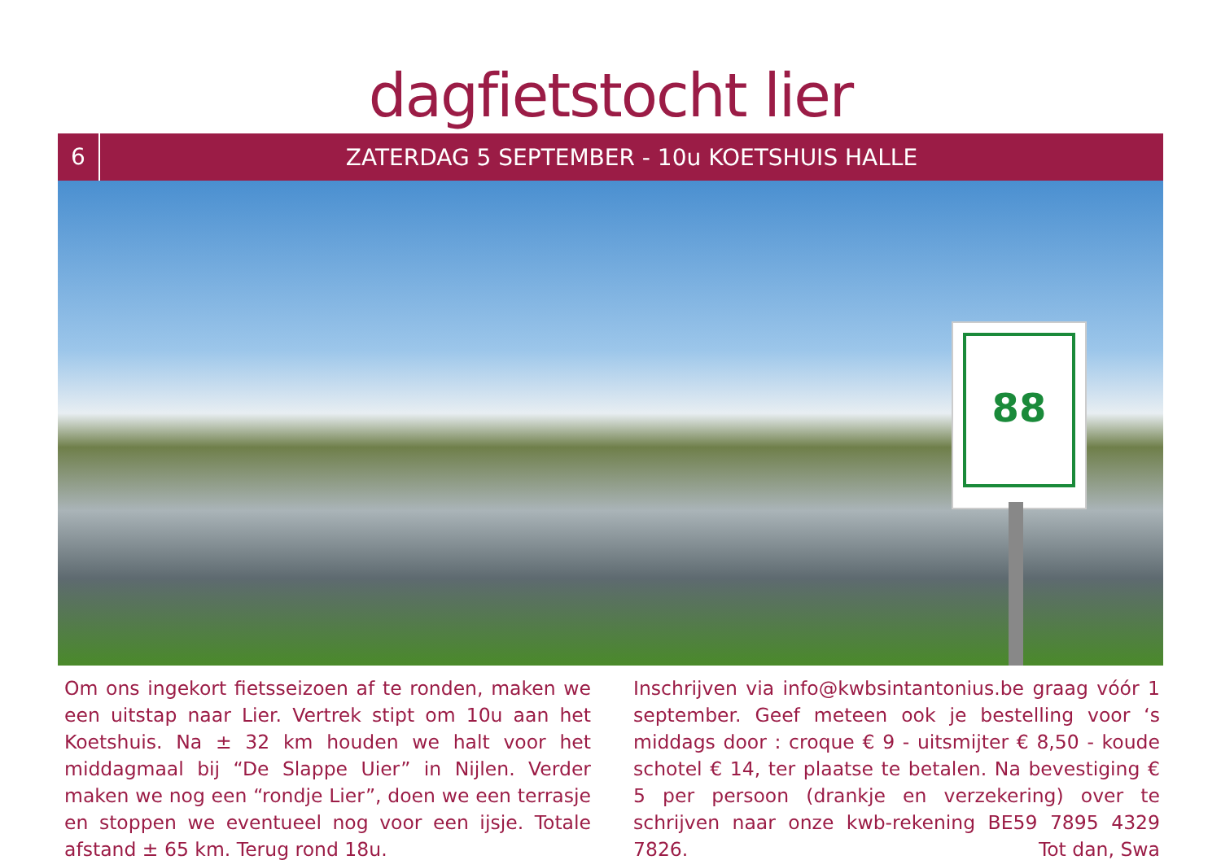dagfietstocht lier
6
ZATERDAG 5 SEPTEMBER - 10u KOETSHUIS HALLE
88
Om ons ingekort fietsseizoen af te ronden, maken we een uitstap naar Lier. Vertrek stipt om 10u aan het Koetshuis. Na ± 32 km houden we halt voor het middagmaal bij “De Slappe Uier” in Nijlen. Verder maken we nog een “rondje Lier”, doen we een terrasje en stoppen we eventueel nog voor een ijsje. Totale afstand ± 65 km. Terug rond 18u.
Inschrijven via info@kwbsintantonius.be graag vóór 1 september. Geef meteen ook je bestelling voor ‘s middags door : croque € 9 - uitsmijter € 8,50 - koude schotel € 14, ter plaatse te betalen. Na bevestiging € 5 per persoon (drankje en verzekering) over te schrijven naar onze kwb-rekening BE59 7895 4329 7826. Tot dan, Swa